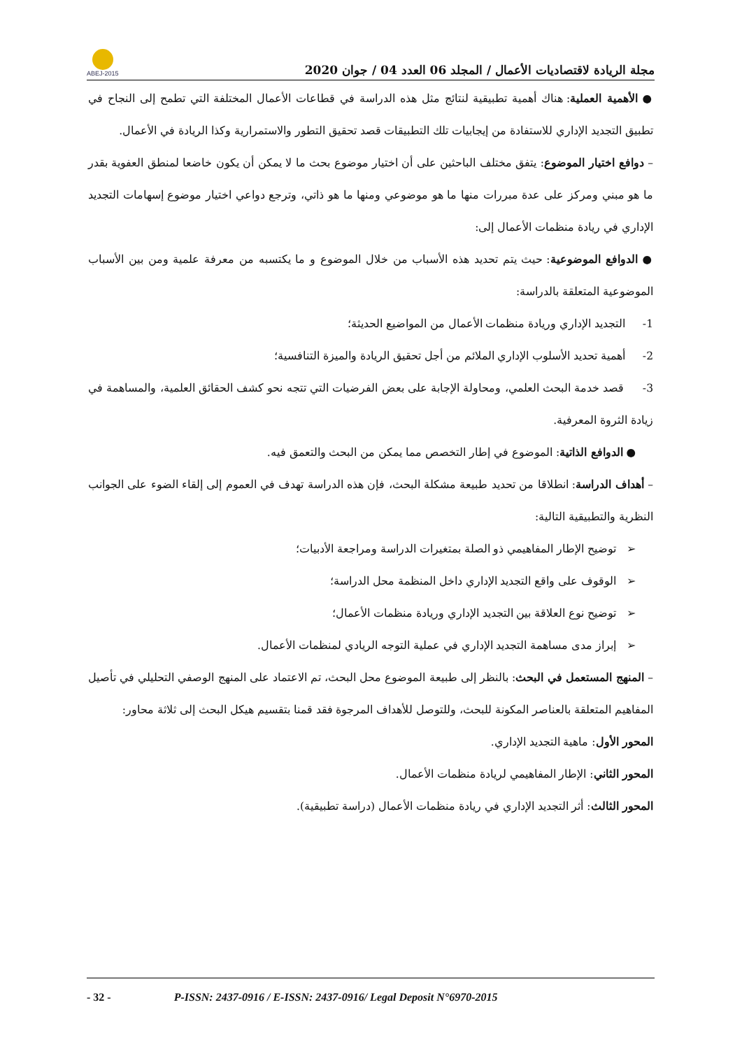ABEJ-2015
مجلة الريادة لاقتصاديات الأعمال / المجلد 06 العدد 04 / جوان 2020
● الأهمية العملية: هناك أهمية تطبيقية لنتائج مثل هذه الدراسة في قطاعات الأعمال المختلفة التي تطمح إلى النجاح في تطبيق التجديد الإداري للاستفادة من إيجابيات تلك التطبيقات قصد تحقيق التطور والاستمرارية وكذا الريادة في الأعمال.
– دوافع اختيار الموضوع: يتفق مختلف الباحثين على أن اختيار موضوع بحث ما لا يمكن أن يكون خاضعا لمنطق العفوية بقدر ما هو مبني ومركز على عدة مبررات منها ما هو موضوعي ومنها ما هو ذاتي، وترجع دواعي اختيار موضوع إسهامات التجديد الإداري في ريادة منظمات الأعمال إلى:
● الدوافع الموضوعية: حيث يتم تحديد هذه الأسباب من خلال الموضوع و ما يكتسبه من معرفة علمية ومن بين الأسباب الموضوعية المتعلقة بالدراسة:
1- التجديد الإداري وريادة منظمات الأعمال من المواضيع الحديثة؛
2- أهمية تحديد الأسلوب الإداري الملائم من أجل تحقيق الريادة والميزة التنافسية؛
3- قصد خدمة البحث العلمي، ومحاولة الإجابة على بعض الفرضيات التي تتجه نحو كشف الحقائق العلمية، والمساهمة في زيادة الثروة المعرفية.
● الدوافع الذاتية: الموضوع في إطار التخصص مما يمكن من البحث والتعمق فيه.
– أهداف الدراسة: انطلاقا من تحديد طبيعة مشكلة البحث، فإن هذه الدراسة تهدف في العموم إلى إلقاء الضوء على الجوانب النظرية والتطبيقية التالية:
➢ توضيح الإطار المفاهيمي ذو الصلة بمتغيرات الدراسة ومراجعة الأدبيات؛
➢ الوقوف على واقع التجديد الإداري داخل المنظمة محل الدراسة؛
➢ توضيح نوع العلاقة بين التجديد الإداري وريادة منظمات الأعمال؛
➢ إبراز مدى مساهمة التجديد الإداري في عملية التوجه الريادي لمنظمات الأعمال.
– المنهج المستعمل في البحث: بالنظر إلى طبيعة الموضوع محل البحث، تم الاعتماد على المنهج الوصفي التحليلي في تأصيل المفاهيم المتعلقة بالعناصر المكونة للبحث، وللتوصل للأهداف المرجوة فقد قمنا بتقسيم هيكل البحث إلى ثلاثة محاور:
المحور الأول: ماهية التجديد الإداري.
المحور الثاني: الإطار المفاهيمي لريادة منظمات الأعمال.
المحور الثالث: أثر التجديد الإداري في ريادة منظمات الأعمال (دراسة تطبيقية).
- 32 - P-ISSN: 2437-0916 / E-ISSN: 2437-0916/ Legal Deposit N°6970-2015